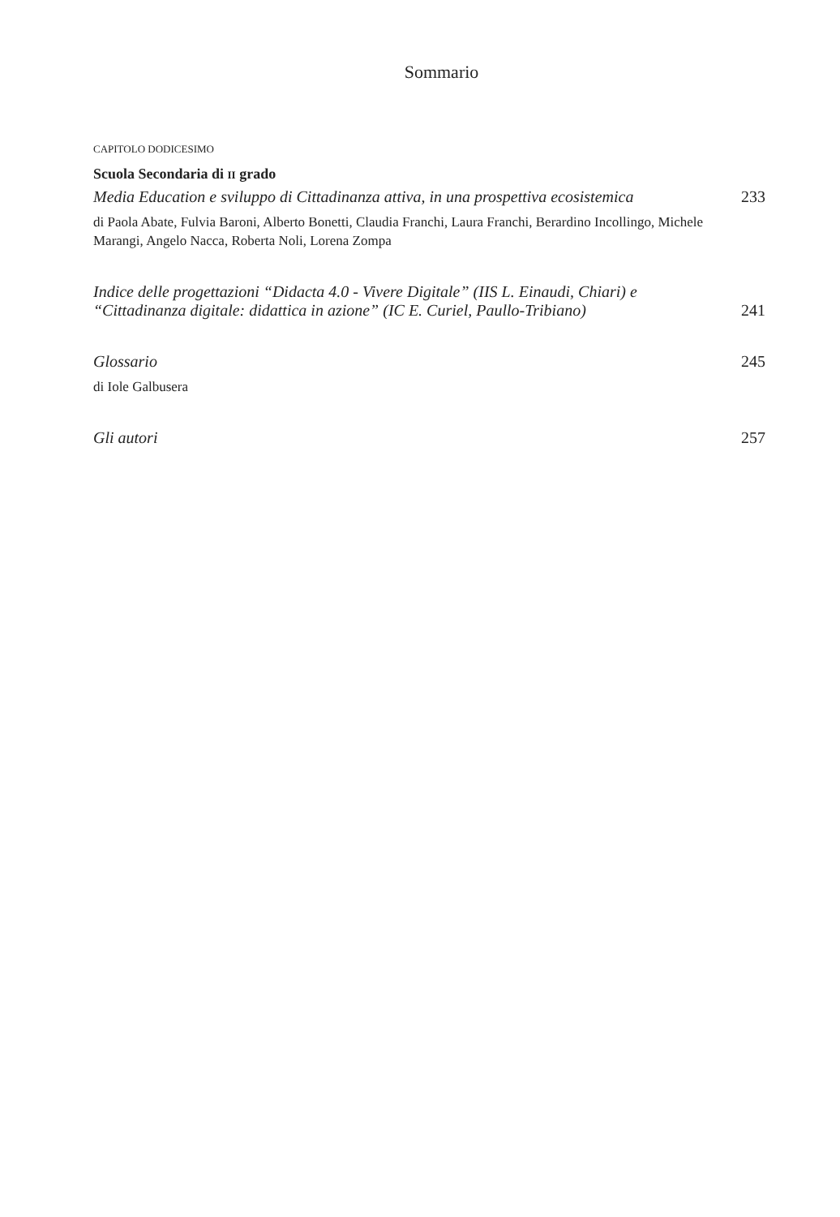Sommario
CAPITOLO DODICESIMO
Scuola Secondaria di II grado
Media Education e sviluppo di Cittadinanza attiva, in una prospettiva ecosistemica 233
di Paola Abate, Fulvia Baroni, Alberto Bonetti, Claudia Franchi, Laura Franchi, Berardino Incollingo, Michele Marangi, Angelo Nacca, Roberta Noli, Lorena Zompa
Indice delle progettazioni “Didacta 4.0 - Vivere Digitale” (IIS L. Einaudi, Chiari) e “Cittadinanza digitale: didattica in azione” (IC E. Curiel, Paullo-Tribiano) 241
Glossario 245
di Iole Galbusera
Gli autori 257